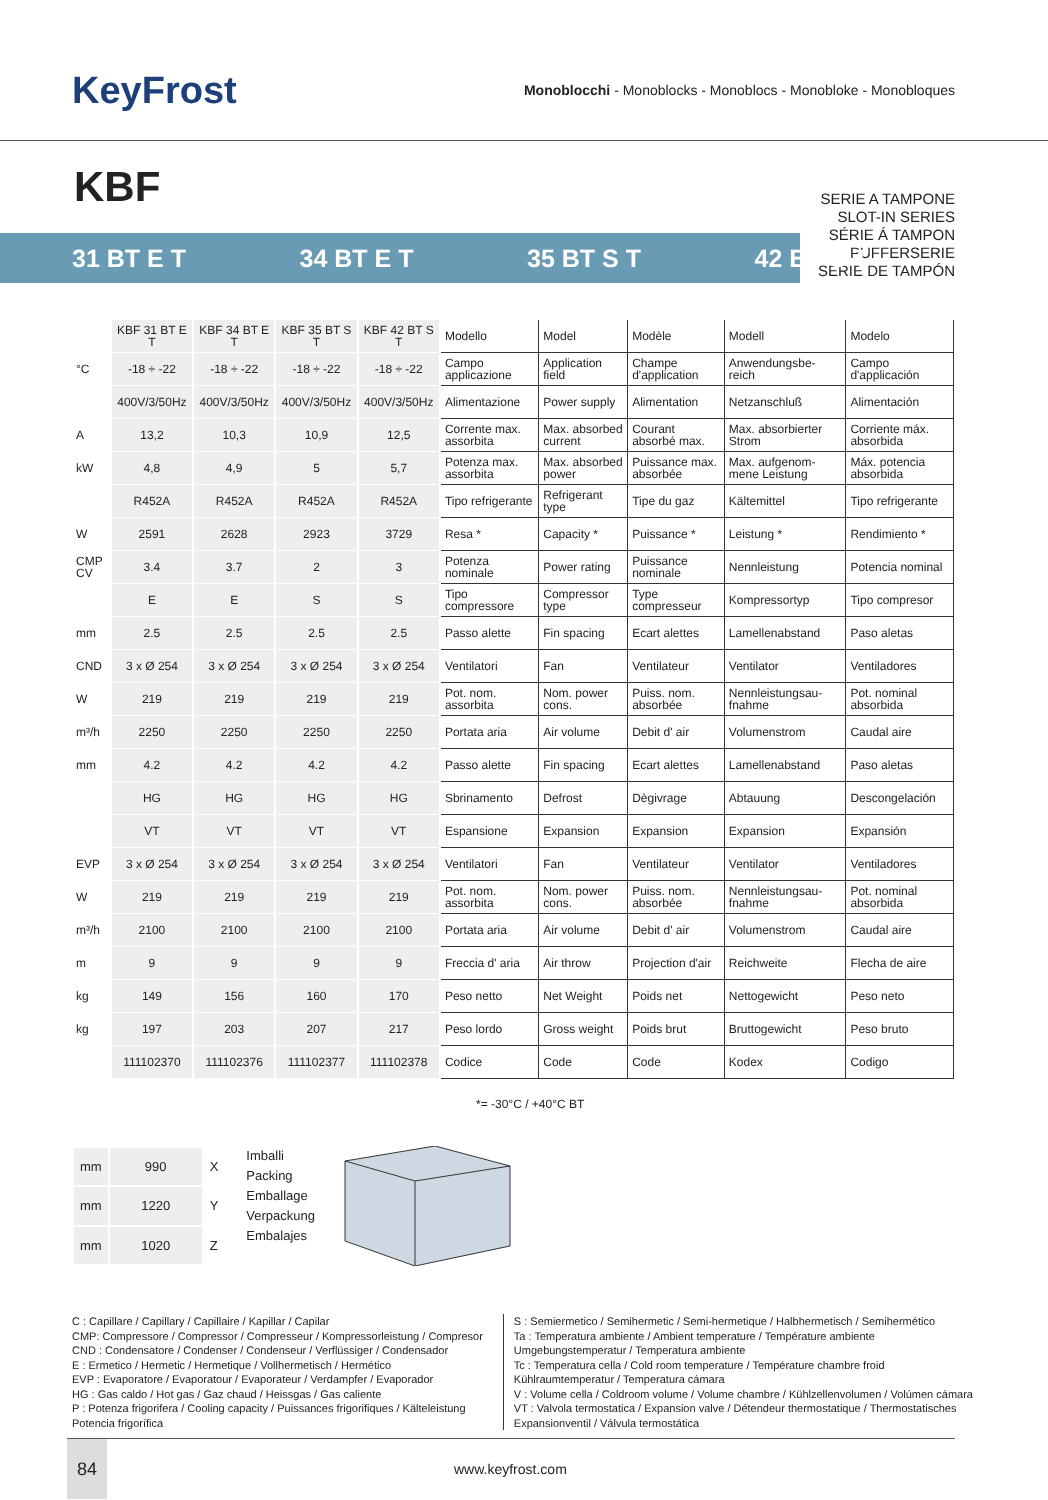KeyFrost
Monoblocchi - Monoblocks - Monoblocs - Monobloke - Monobloques
KBF
SERIE A TAMPONE
SLOT-IN SERIES
SÉRIE Á TAMPON
PUFFERSERIE
SERIE DE TAMPÓN
31 BT E T 34 BT E T 35 BT S T 42 BT S T
| | KBF 31 BT E T | KBF 34 BT E T | KBF 35 BT S T | KBF 42 BT S T | Modello | Model | Modèle | Modell | Modelo |
| °C | -18 ÷ -22 | -18 ÷ -22 | -18 ÷ -22 | -18 ÷ -22 | Campo applicazione | Application field | Champe d'application | Anwendungsbe-reich | Campo d'applicación |
| | 400V/3/50Hz | 400V/3/50Hz | 400V/3/50Hz | 400V/3/50Hz | Alimentazione | Power supply | Alimentation | Netzanschluß | Alimentación |
| A | 13,2 | 10,3 | 10,9 | 12,5 | Corrente max. assorbita | Max. absorbed current | Courant absorbé max. | Max. absorbierter Strom | Corriente máx. absorbida |
| kW | 4,8 | 4,9 | 5 | 5,7 | Potenza max. assorbita | Max. absorbed power | Puissance max. absorbée | Max. aufgenom-mene Leistung | Máx. potencia absorbida |
| | R452A | R452A | R452A | R452A | Tipo refrigerante | Refrigerant type | Tipe du gaz | Kältemittel | Tipo refrigerante |
| W | 2591 | 2628 | 2923 | 3729 | Resa * | Capacity * | Puissance * | Leistung * | Rendimiento * |
| CMP CV | 3.4 | 3.7 | 2 | 3 | Potenza nominale | Power rating | Puissance nominale | Nennleistung | Potencia nominal |
| | E | E | S | S | Tipo compressore | Compressor type | Type compresseur | Kompressortyp | Tipo compresor |
| mm | 2.5 | 2.5 | 2.5 | 2.5 | Passo alette | Fin spacing | Ecart alettes | Lamellenabstand | Paso aletas |
| CND | 3 x Ø 254 | 3 x Ø 254 | 3 x Ø 254 | 3 x Ø 254 | Ventilatori | Fan | Ventilateur | Ventilator | Ventiladores |
| W | 219 | 219 | 219 | 219 | Pot. nom. assorbita | Nom. power cons. | Puiss. nom. absorbée | Nennleistungsau-fnahme | Pot. nominal absorbida |
| m³/h | 2250 | 2250 | 2250 | 2250 | Portata aria | Air volume | Debit d' air | Volumenstrom | Caudal aire |
| mm | 4.2 | 4.2 | 4.2 | 4.2 | Passo alette | Fin spacing | Ecart alettes | Lamellenabstand | Paso aletas |
| | HG | HG | HG | HG | Sbrinamento | Defrost | Dègivrage | Abtauung | Descongelación |
| | VT | VT | VT | VT | Espansione | Expansion | Expansion | Expansion | Expansión |
| EVP | 3 x Ø 254 | 3 x Ø 254 | 3 x Ø 254 | 3 x Ø 254 | Ventilatori | Fan | Ventilateur | Ventilator | Ventiladores |
| W | 219 | 219 | 219 | 219 | Pot. nom. assorbita | Nom. power cons. | Puiss. nom. absorbée | Nennleistungsau-fnahme | Pot. nominal absorbida |
| m³/h | 2100 | 2100 | 2100 | 2100 | Portata aria | Air volume | Debit d' air | Volumenstrom | Caudal aire |
| m | 9 | 9 | 9 | 9 | Freccia d' aria | Air throw | Projection d'air | Reichweite | Flecha de aire |
| kg | 149 | 156 | 160 | 170 | Peso netto | Net Weight | Poids net | Nettogewicht | Peso neto |
| kg | 197 | 203 | 207 | 217 | Peso lordo | Gross weight | Poids brut | Bruttogewicht | Peso bruto |
| | 111102370 | 111102376 | 111102377 | 111102378 | Codice | Code | Code | Kodex | Codigo |
*= -30°C / +40°C BT
| mm | 990 | X |
| mm | 1220 | Y |
| mm | 1020 | Z |
Imballi
Packing
Emballage
Verpackung
Embalajes
C : Capillare / Capillary / Capillaire / Kapillar / Capilar
CMP: Compressore / Compressor / Compresseur / Kompressorleistung / Compresor
CND : Condensatore / Condenser / Condenseur / Verflüssiger / Condensador
E : Ermetico / Hermetic / Hermetique / Vollhermetisch / Hermético
EVP : Evaporatore / Evaporatour / Evaporateur / Verdampfer / Evaporador
HG : Gas caldo / Hot gas / Gaz chaud / Heissgas / Gas caliente
P : Potenza frigorifera / Cooling capacity / Puissances frigorifiques / Kälteleistung
Potencia frigorífica
S : Semiermetico / Semihermetic / Semi-hermetique / Halbhermetisch / Semihermético
Ta : Temperatura ambiente / Ambient temperature / Température ambiente
Umgebungstemperatur / Temperatura ambiente
Tc : Temperatura cella / Cold room temperature / Température chambre froid
Kühlraumtemperatur / Temperatura cámara
V : Volume cella / Coldroom volume / Volume chambre / Kühlzellenvolumen / Volúmen cámara
VT : Valvola termostatica / Expansion valve / Détendeur thermostatique / Thermostatisches
Expansionventil / Válvula termostática
84
www.keyfrost.com